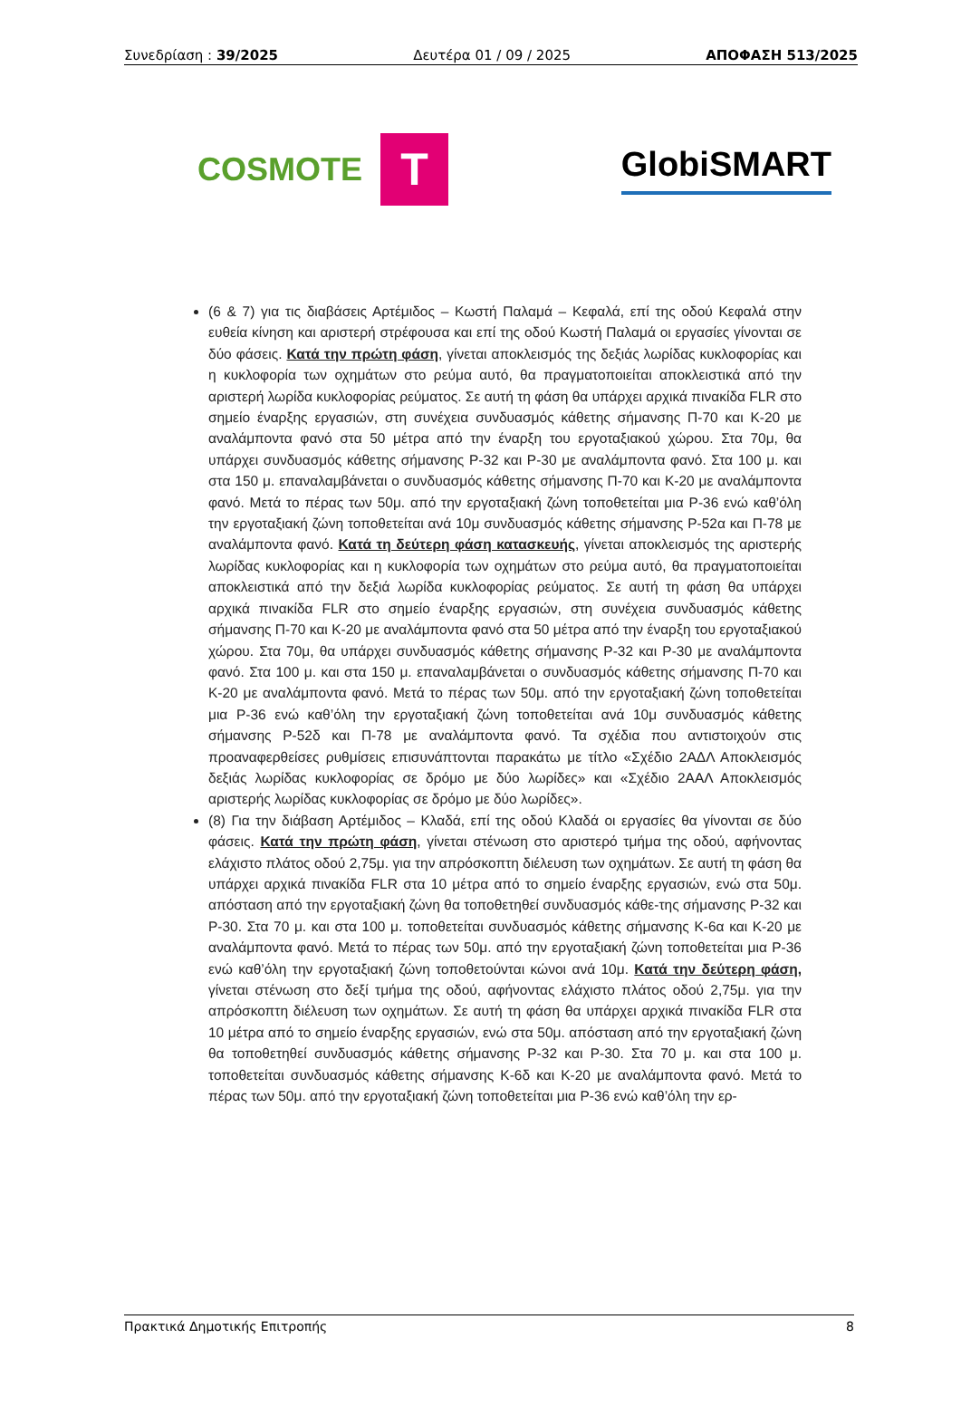Συνεδρίαση : 39/2025 Δευτέρα 01 / 09 / 2025 ΑΠΟΦΑΣΗ 513/2025
COSMOTE T
GlobiSMART
(6 & 7) για τις διαβάσεις Αρτέμιδος – Κωστή Παλαμά – Κεφαλά, επί της οδού Κεφαλά στην ευθεία κίνηση και αριστερή στρέφουσα και επί της οδού Κωστή Παλαμά οι εργασίες γίνονται σε δύο φάσεις. Κατά την πρώτη φάση, γίνεται αποκλεισμός της δεξιάς λωρίδας κυκλοφορίας και η κυκλοφορία των οχημάτων στο ρεύμα αυτό, θα πραγματοποιείται αποκλειστικά από την αριστερή λωρίδα κυκλοφορίας ρεύματος. Σε αυτή τη φάση θα υπάρχει αρχικά πινακίδα FLR στο σημείο έναρξης εργασιών, στη συνέχεια συνδυασμός κάθετης σήμανσης Π-70 και Κ-20 με αναλάμποντα φανό στα 50 μέτρα από την έναρξη του εργοταξιακού χώρου. Στα 70μ, θα υπάρχει συνδυασμός κάθετης σήμανσης Ρ-32 και Ρ-30 με αναλάμποντα φανό. Στα 100 μ. και στα 150 μ. επαναλαμβάνεται ο συνδυασμός κάθετης σήμανσης Π-70 και Κ-20 με αναλάμποντα φανό. Μετά το πέρας των 50μ. από την εργοταξιακή ζώνη τοποθετείται μια Ρ-36 ενώ καθ’όλη την εργοταξιακή ζώνη τοποθετείται ανά 10μ συνδυασμός κάθετης σήμανσης Ρ-52α και Π-78 με αναλάμποντα φανό. Κατά τη δεύτερη φάση κατασκευής, γίνεται αποκλεισμός της αριστερής λωρίδας κυκλοφορίας και η κυκλοφορία των οχημάτων στο ρεύμα αυτό, θα πραγματοποιείται αποκλειστικά από την δεξιά λωρίδα κυκλοφορίας ρεύματος. Σε αυτή τη φάση θα υπάρχει αρχικά πινακίδα FLR στο σημείο έναρξης εργασιών, στη συνέχεια συνδυασμός κάθετης σήμανσης Π-70 και Κ-20 με αναλάμποντα φανό στα 50 μέτρα από την έναρξη του εργοταξιακού χώρου. Στα 70μ, θα υπάρχει συνδυασμός κάθετης σήμανσης Ρ-32 και Ρ-30 με αναλάμποντα φανό. Στα 100 μ. και στα 150 μ. επαναλαμβάνεται ο συνδυασμός κάθετης σήμανσης Π-70 και Κ-20 με αναλάμποντα φανό. Μετά το πέρας των 50μ. από την εργοταξιακή ζώνη τοποθετείται μια Ρ-36 ενώ καθ’όλη την εργοταξιακή ζώνη τοποθετείται ανά 10μ συνδυασμός κάθετης σήμανσης Ρ-52δ και Π-78 με αναλάμποντα φανό. Τα σχέδια που αντιστοιχούν στις προαναφερθείσες ρυθμίσεις επισυνάπτονται παρακάτω με τίτλο «Σχέδιο 2ΑΔΛ Αποκλεισμός δεξιάς λωρίδας κυκλοφορίας σε δρόμο με δύο λωρίδες» και «Σχέδιο 2ΑΑΛ Αποκλεισμός αριστερής λωρίδας κυκλοφορίας σε δρόμο με δύο λωρίδες».
(8) Για την διάβαση Αρτέμιδος – Κλαδά, επί της οδού Κλαδά οι εργασίες θα γίνονται σε δύο φάσεις. Κατά την πρώτη φάση, γίνεται στένωση στο αριστερό τμήμα της οδού, αφήνοντας ελάχιστο πλάτος οδού 2,75μ. για την απρόσκοπτη διέλευση των οχημάτων. Σε αυτή τη φάση θα υπάρχει αρχικά πινακίδα FLR στα 10 μέτρα από το σημείο έναρξης εργασιών, ενώ στα 50μ. απόσταση από την εργοταξιακή ζώνη θα τοποθετηθεί συνδυασμός κάθε-της σήμανσης Ρ-32 και Ρ-30. Στα 70 μ. και στα 100 μ. τοποθετείται συνδυασμός κάθετης σήμανσης Κ-6α και Κ-20 με αναλάμποντα φανό. Μετά το πέρας των 50μ. από την εργοταξιακή ζώνη τοποθετείται μια Ρ-36 ενώ καθ’όλη την εργοταξιακή ζώνη τοποθετούνται κώνοι ανά 10μ. Κατά την δεύτερη φάση, γίνεται στένωση στο δεξί τμήμα της οδού, αφήνοντας ελάχιστο πλάτος οδού 2,75μ. για την απρόσκοπτη διέλευση των οχημάτων. Σε αυτή τη φάση θα υπάρχει αρχικά πινακίδα FLR στα 10 μέτρα από το σημείο έναρξης εργασιών, ενώ στα 50μ. απόσταση από την εργοταξιακή ζώνη θα τοποθετηθεί συνδυασμός κάθετης σήμανσης Ρ-32 και Ρ-30. Στα 70 μ. και στα 100 μ. τοποθετείται συνδυασμός κάθετης σήμανσης Κ-6δ και Κ-20 με αναλάμποντα φανό. Μετά το πέρας των 50μ. από την εργοταξιακή ζώνη τοποθετείται μια Ρ-36 ενώ καθ’όλη την ερ-
Πρακτικά Δημοτικής Επιτροπής 8